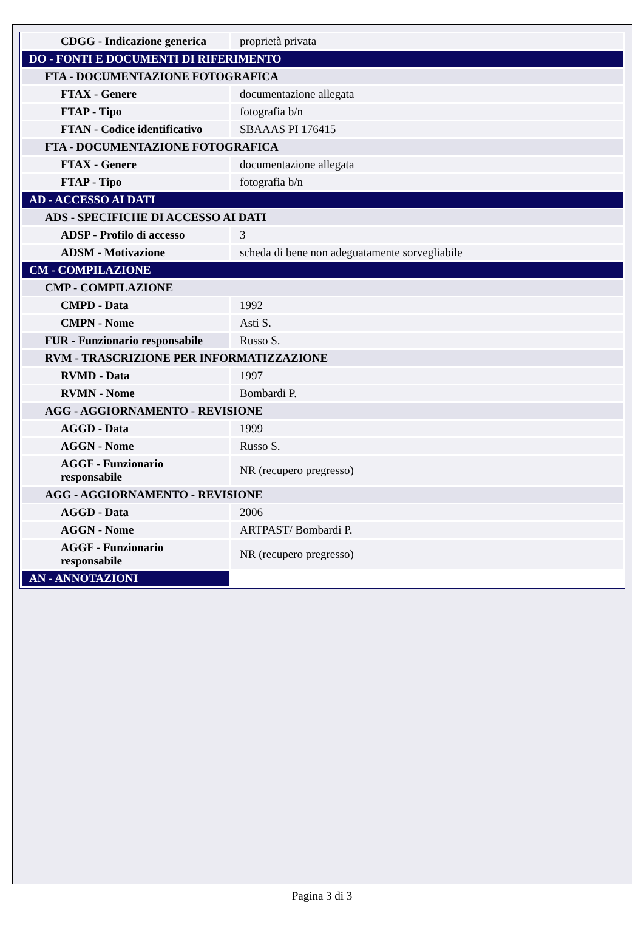| CDGG - Indicazione generica | proprietà privata |
| DO - FONTI E DOCUMENTI DI RIFERIMENTO | |
| FTA - DOCUMENTAZIONE FOTOGRAFICA | |
| FTAX - Genere | documentazione allegata |
| FTAP - Tipo | fotografia b/n |
| FTAN - Codice identificativo | SBAAAS PI 176415 |
| FTA - DOCUMENTAZIONE FOTOGRAFICA | |
| FTAX - Genere | documentazione allegata |
| FTAP - Tipo | fotografia b/n |
| AD - ACCESSO AI DATI | |
| ADS - SPECIFICHE DI ACCESSO AI DATI | |
| ADSP - Profilo di accesso | 3 |
| ADSM - Motivazione | scheda di bene non adeguatamente sorvegliabile |
| CM - COMPILAZIONE | |
| CMP - COMPILAZIONE | |
| CMPD - Data | 1992 |
| CMPN - Nome | Asti S. |
| FUR - Funzionario responsabile | Russo S. |
| RVM - TRASCRIZIONE PER INFORMATIZZAZIONE | |
| RVMD - Data | 1997 |
| RVMN - Nome | Bombardi P. |
| AGG - AGGIORNAMENTO - REVISIONE | |
| AGGD - Data | 1999 |
| AGGN - Nome | Russo S. |
| AGGF - Funzionario responsabile | NR (recupero pregresso) |
| AGG - AGGIORNAMENTO - REVISIONE | |
| AGGD - Data | 2006 |
| AGGN - Nome | ARTPAST/ Bombardi P. |
| AGGF - Funzionario responsabile | NR (recupero pregresso) |
| AN - ANNOTAZIONI | |
Pagina 3 di 3